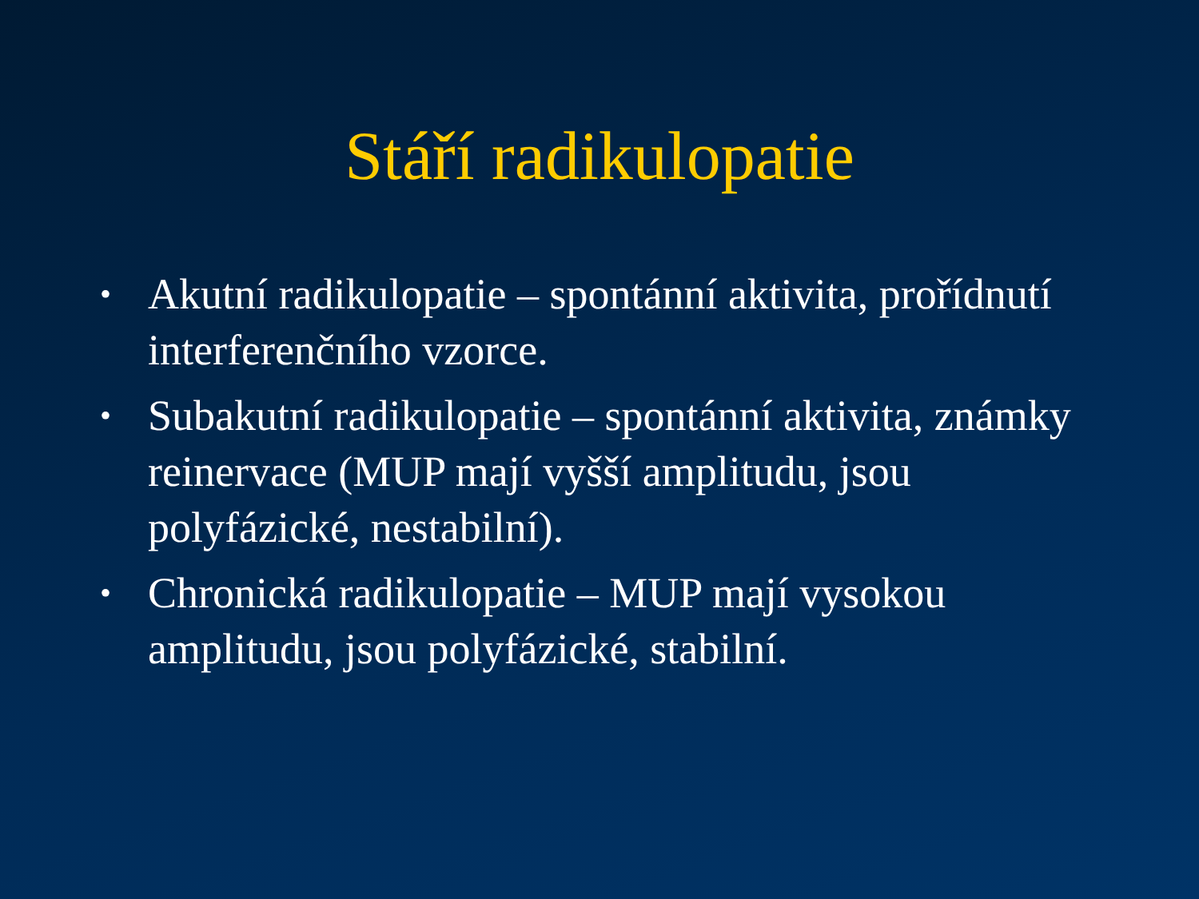Stáří radikulopatie
• Akutní radikulopatie – spontánní aktivita, prořídnutí interferenčního vzorce.
• Subakutní radikulopatie – spontánní aktivita, známky reinervace (MUP mají vyšší amplitudu, jsou polyfázické, nestabilní).
• Chronická radikulopatie – MUP mají vysokou amplitudu, jsou polyfázické, stabilní.